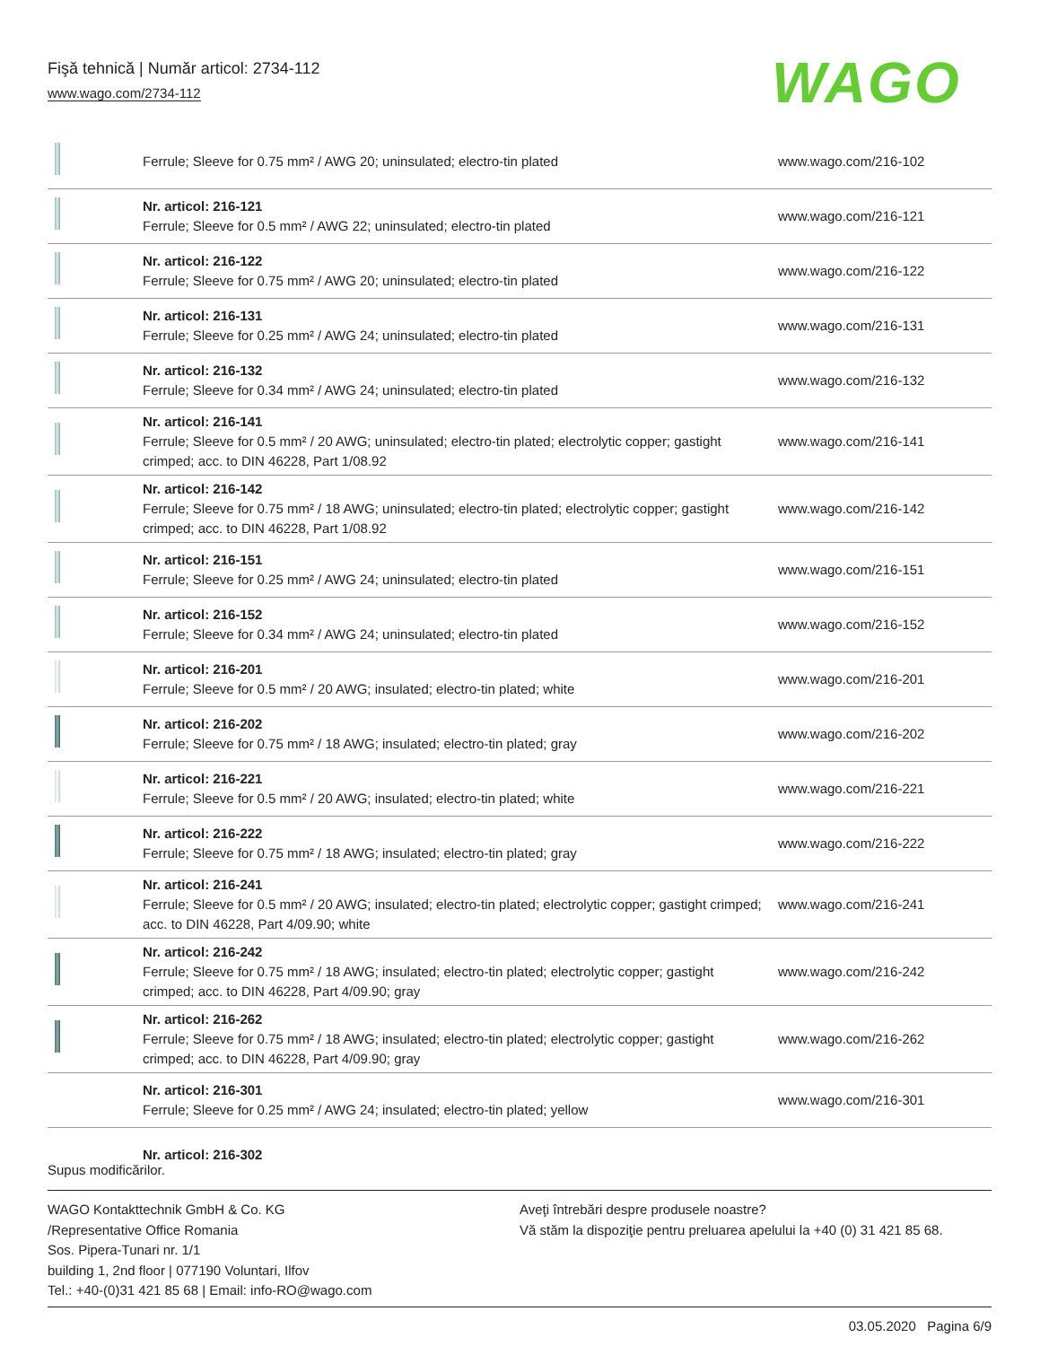Fişă tehnică | Număr articol: 2734-112
www.wago.com/2734-112
WAGO
| | Ferrule; Sleeve for 0.75 mm² / AWG 20; uninsulated; electro-tin plated | www.wago.com/216-102 |
| | Nr. articol: 216-121 Ferrule; Sleeve for 0.5 mm² / AWG 22; uninsulated; electro-tin plated | www.wago.com/216-121 |
| | Nr. articol: 216-122 Ferrule; Sleeve for 0.75 mm² / AWG 20; uninsulated; electro-tin plated | www.wago.com/216-122 |
| | Nr. articol: 216-131 Ferrule; Sleeve for 0.25 mm² / AWG 24; uninsulated; electro-tin plated | www.wago.com/216-131 |
| | Nr. articol: 216-132 Ferrule; Sleeve for 0.34 mm² / AWG 24; uninsulated; electro-tin plated | www.wago.com/216-132 |
| | Nr. articol: 216-141 Ferrule; Sleeve for 0.5 mm² / 20 AWG; uninsulated; electro-tin plated; electrolytic copper; gastight crimped; acc. to DIN 46228, Part 1/08.92 | www.wago.com/216-141 |
| | Nr. articol: 216-142 Ferrule; Sleeve for 0.75 mm² / 18 AWG; uninsulated; electro-tin plated; electrolytic copper; gastight crimped; acc. to DIN 46228, Part 1/08.92 | www.wago.com/216-142 |
| | Nr. articol: 216-151 Ferrule; Sleeve for 0.25 mm² / AWG 24; uninsulated; electro-tin plated | www.wago.com/216-151 |
| | Nr. articol: 216-152 Ferrule; Sleeve for 0.34 mm² / AWG 24; uninsulated; electro-tin plated | www.wago.com/216-152 |
| | Nr. articol: 216-201 Ferrule; Sleeve for 0.5 mm² / 20 AWG; insulated; electro-tin plated; white | www.wago.com/216-201 |
| | Nr. articol: 216-202 Ferrule; Sleeve for 0.75 mm² / 18 AWG; insulated; electro-tin plated; gray | www.wago.com/216-202 |
| | Nr. articol: 216-221 Ferrule; Sleeve for 0.5 mm² / 20 AWG; insulated; electro-tin plated; white | www.wago.com/216-221 |
| | Nr. articol: 216-222 Ferrule; Sleeve for 0.75 mm² / 18 AWG; insulated; electro-tin plated; gray | www.wago.com/216-222 |
| | Nr. articol: 216-241 Ferrule; Sleeve for 0.5 mm² / 20 AWG; insulated; electro-tin plated; electrolytic copper; gastight crimped; acc. to DIN 46228, Part 4/09.90; white | www.wago.com/216-241 |
| | Nr. articol: 216-242 Ferrule; Sleeve for 0.75 mm² / 18 AWG; insulated; electro-tin plated; electrolytic copper; gastight crimped; acc. to DIN 46228, Part 4/09.90; gray | www.wago.com/216-242 |
| | Nr. articol: 216-262 Ferrule; Sleeve for 0.75 mm² / 18 AWG; insulated; electro-tin plated; electrolytic copper; gastight crimped; acc. to DIN 46228, Part 4/09.90; gray | www.wago.com/216-262 |
| | Nr. articol: 216-301 Ferrule; Sleeve for 0.25 mm² / AWG 24; insulated; electro-tin plated; yellow | www.wago.com/216-301 |
| | Nr. articol: 216-302 | |
Supus modificărilor.
WAGO Kontakttechnik GmbH & Co. KG
/Representative Office Romania
Sos. Pipera-Tunari nr. 1/1
building 1, 2nd floor | 077190 Voluntari, Ilfov
Tel.: +40-(0)31 421 85 68 | Email: info-RO@wago.com
Aveţi întrebări despre produsele noastre?
Vă stăm la dispoziţie pentru preluarea apelului la +40 (0) 31 421 85 68.
03.05.2020 Pagina 6/9